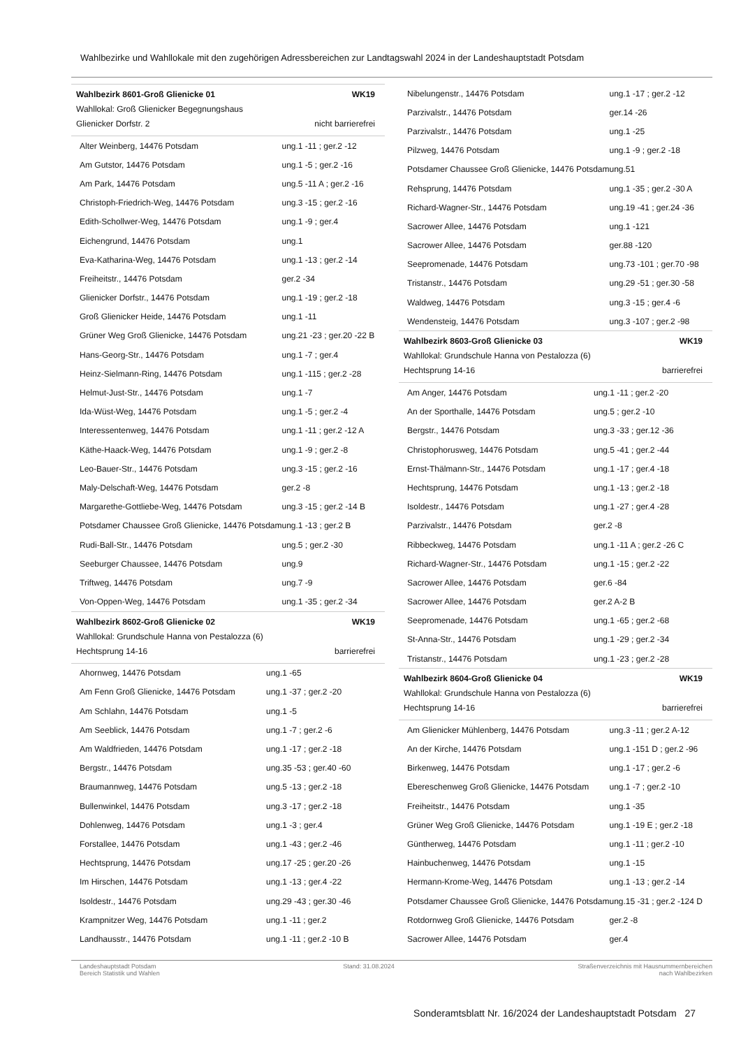Wahlbezirke und Wahllokale mit den zugehörigen Adressbereichen zur Landtagswahl 2024 in der Landeshauptstadt Potsdam
Wahlbezirk 8601-Groß Glienicke 01 WK19
Wahllokal: Groß Glienicker Begegnungshaus
Glienicker Dorfstr. 2 nicht barrierefrei
| Alter Weinberg, 14476 Potsdam | ung.1 -11 ; ger.2 -12 |
| Am Gutstor, 14476 Potsdam | ung.1 -5 ; ger.2 -16 |
| Am Park, 14476 Potsdam | ung.5 -11 A ; ger.2 -16 |
| Christoph-Friedrich-Weg, 14476 Potsdam | ung.3 -15 ; ger.2 -16 |
| Edith-Schollwer-Weg, 14476 Potsdam | ung.1 -9 ; ger.4 |
| Eichengrund, 14476 Potsdam | ung.1 |
| Eva-Katharina-Weg, 14476 Potsdam | ung.1 -13 ; ger.2 -14 |
| Freiheitstr., 14476 Potsdam | ger.2 -34 |
| Glienicker Dorfstr., 14476 Potsdam | ung.1 -19 ; ger.2 -18 |
| Groß Glienicker Heide, 14476 Potsdam | ung.1 -11 |
| Grüner Weg Groß Glienicke, 14476 Potsdam | ung.21 -23 ; ger.20 -22 B |
| Hans-Georg-Str., 14476 Potsdam | ung.1 -7 ; ger.4 |
| Heinz-Sielmann-Ring, 14476 Potsdam | ung.1 -115 ; ger.2 -28 |
| Helmut-Just-Str., 14476 Potsdam | ung.1 -7 |
| Ida-Wüst-Weg, 14476 Potsdam | ung.1 -5 ; ger.2 -4 |
| Interessentenweg, 14476 Potsdam | ung.1 -11 ; ger.2 -12 A |
| Käthe-Haack-Weg, 14476 Potsdam | ung.1 -9 ; ger.2 -8 |
| Leo-Bauer-Str., 14476 Potsdam | ung.3 -15 ; ger.2 -16 |
| Maly-Delschaft-Weg, 14476 Potsdam | ger.2 -8 |
| Margarethe-Gottliebe-Weg, 14476 Potsdam | ung.3 -15 ; ger.2 -14 B |
| Potsdamer Chaussee Groß Glienicke, 14476 Potsdam | ung.1 -13 ; ger.2 B |
| Rudi-Ball-Str., 14476 Potsdam | ung.5 ; ger.2 -30 |
| Seeburger Chaussee, 14476 Potsdam | ung.9 |
| Triftweg, 14476 Potsdam | ung.7 -9 |
| Von-Oppen-Weg, 14476 Potsdam | ung.1 -35 ; ger.2 -34 |
Wahlbezirk 8602-Groß Glienicke 02 WK19
Wahllokal: Grundschule Hanna von Pestalozza (6)
Hechtsprung 14-16 barrierefrei
| Ahornweg, 14476 Potsdam | ung.1 -65 |
| Am Fenn Groß Glienicke, 14476 Potsdam | ung.1 -37 ; ger.2 -20 |
| Am Schlahn, 14476 Potsdam | ung.1 -5 |
| Am Seeblick, 14476 Potsdam | ung.1 -7 ; ger.2 -6 |
| Am Waldfrieden, 14476 Potsdam | ung.1 -17 ; ger.2 -18 |
| Bergstr., 14476 Potsdam | ung.35 -53 ; ger.40 -60 |
| Braumannweg, 14476 Potsdam | ung.5 -13 ; ger.2 -18 |
| Bullenwinkel, 14476 Potsdam | ung.3 -17 ; ger.2 -18 |
| Dohlenweg, 14476 Potsdam | ung.1 -3 ; ger.4 |
| Forstallee, 14476 Potsdam | ung.1 -43 ; ger.2 -46 |
| Hechtsprung, 14476 Potsdam | ung.17 -25 ; ger.20 -26 |
| Im Hirschen, 14476 Potsdam | ung.1 -13 ; ger.4 -22 |
| Isoldestr., 14476 Potsdam | ung.29 -43 ; ger.30 -46 |
| Krampnitzer Weg, 14476 Potsdam | ung.1 -11 ; ger.2 |
| Landhausstr., 14476 Potsdam | ung.1 -11 ; ger.2 -10 B |
| Nibelungenstr., 14476 Potsdam | ung.1 -17 ; ger.2 -12 |
| Parzivalstr., 14476 Potsdam | ger.14 -26 |
| Parzivalstr., 14476 Potsdam | ung.1 -25 |
| Pilzweg, 14476 Potsdam | ung.1 -9 ; ger.2 -18 |
| Potsdamer Chaussee Groß Glienicke, 14476 Potsdam | ung.51 |
| Rehsprung, 14476 Potsdam | ung.1 -35 ; ger.2 -30 A |
| Richard-Wagner-Str., 14476 Potsdam | ung.19 -41 ; ger.24 -36 |
| Sacrower Allee, 14476 Potsdam | ung.1 -121 |
| Sacrower Allee, 14476 Potsdam | ger.88 -120 |
| Seepromenade, 14476 Potsdam | ung.73 -101 ; ger.70 -98 |
| Tristanstr., 14476 Potsdam | ung.29 -51 ; ger.30 -58 |
| Waldweg, 14476 Potsdam | ung.3 -15 ; ger.4 -6 |
| Wendensteig, 14476 Potsdam | ung.3 -107 ; ger.2 -98 |
Wahlbezirk 8603-Groß Glienicke 03 WK19
Wahllokal: Grundschule Hanna von Pestalozza (6)
Hechtsprung 14-16 barrierefrei
| Am Anger, 14476 Potsdam | ung.1 -11 ; ger.2 -20 |
| An der Sporthalle, 14476 Potsdam | ung.5 ; ger.2 -10 |
| Bergstr., 14476 Potsdam | ung.3 -33 ; ger.12 -36 |
| Christophorusweg, 14476 Potsdam | ung.5 -41 ; ger.2 -44 |
| Ernst-Thälmann-Str., 14476 Potsdam | ung.1 -17 ; ger.4 -18 |
| Hechtsprung, 14476 Potsdam | ung.1 -13 ; ger.2 -18 |
| Isoldestr., 14476 Potsdam | ung.1 -27 ; ger.4 -28 |
| Parzivalstr., 14476 Potsdam | ger.2 -8 |
| Ribbeckweg, 14476 Potsdam | ung.1 -11 A ; ger.2 -26 C |
| Richard-Wagner-Str., 14476 Potsdam | ung.1 -15 ; ger.2 -22 |
| Sacrower Allee, 14476 Potsdam | ger.6 -84 |
| Sacrower Allee, 14476 Potsdam | ger.2 A-2 B |
| Seepromenade, 14476 Potsdam | ung.1 -65 ; ger.2 -68 |
| St-Anna-Str., 14476 Potsdam | ung.1 -29 ; ger.2 -34 |
| Tristanstr., 14476 Potsdam | ung.1 -23 ; ger.2 -28 |
Wahlbezirk 8604-Groß Glienicke 04 WK19
Wahllokal: Grundschule Hanna von Pestalozza (6)
Hechtsprung 14-16 barrierefrei
| Am Glienicker Mühlenberg, 14476 Potsdam | ung.3 -11 ; ger.2 A-12 |
| An der Kirche, 14476 Potsdam | ung.1 -151 D ; ger.2 -96 |
| Birkenweg, 14476 Potsdam | ung.1 -17 ; ger.2 -6 |
| Ebereschenweg Groß Glienicke, 14476 Potsdam | ung.1 -7 ; ger.2 -10 |
| Freiheitstr., 14476 Potsdam | ung.1 -35 |
| Grüner Weg Groß Glienicke, 14476 Potsdam | ung.1 -19 E ; ger.2 -18 |
| Güntherweg, 14476 Potsdam | ung.1 -11 ; ger.2 -10 |
| Hainbuchenweg, 14476 Potsdam | ung.1 -15 |
| Hermann-Krome-Weg, 14476 Potsdam | ung.1 -13 ; ger.2 -14 |
| Potsdamer Chaussee Groß Glienicke, 14476 Potsdam | ung.15 -31 ; ger.2 -124 D |
| Rotdornweg Groß Glienicke, 14476 Potsdam | ger.2 -8 |
| Sacrower Allee, 14476 Potsdam | ger.4 |
Landeshauptstadt Potsdam
Bereich Statistik und Wahlen
Stand: 31.08.2024 Straßenverzeichnis mit Hausnummernbereichen
nach Wahlbezirken
Sonderamtsblatt Nr. 16/2024 der Landeshauptstadt Potsdam 27